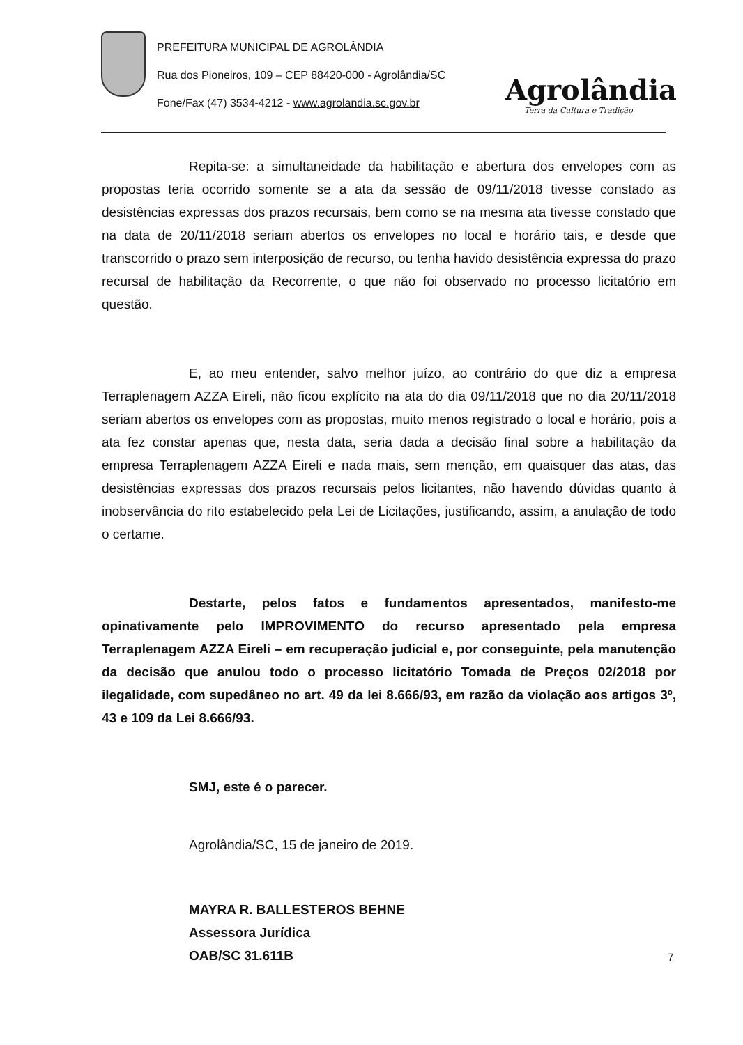PREFEITURA MUNICIPAL DE AGROLÂNDIA
Rua dos Pioneiros, 109 – CEP 88420-000 - Agrolândia/SC
Fone/Fax (47) 3534-4212 - www.agrolandia.sc.gov.br
Agrolândia
Terra da Cultura e Tradição
Repita-se: a simultaneidade da habilitação e abertura dos envelopes com as propostas teria ocorrido somente se a ata da sessão de 09/11/2018 tivesse constado as desistências expressas dos prazos recursais, bem como se na mesma ata tivesse constado que na data de 20/11/2018 seriam abertos os envelopes no local e horário tais, e desde que transcorrido o prazo sem interposição de recurso, ou tenha havido desistência expressa do prazo recursal de habilitação da Recorrente, o que não foi observado no processo licitatório em questão.
E, ao meu entender, salvo melhor juízo, ao contrário do que diz a empresa Terraplenagem AZZA Eireli, não ficou explícito na ata do dia 09/11/2018 que no dia 20/11/2018 seriam abertos os envelopes com as propostas, muito menos registrado o local e horário, pois a ata fez constar apenas que, nesta data, seria dada a decisão final sobre a habilitação da empresa Terraplenagem AZZA Eireli e nada mais, sem menção, em quaisquer das atas, das desistências expressas dos prazos recursais pelos licitantes, não havendo dúvidas quanto à inobservância do rito estabelecido pela Lei de Licitações, justificando, assim, a anulação de todo o certame.
Destarte, pelos fatos e fundamentos apresentados, manifesto-me opinativamente pelo IMPROVIMENTO do recurso apresentado pela empresa Terraplenagem AZZA Eireli – em recuperação judicial e, por conseguinte, pela manutenção da decisão que anulou todo o processo licitatório Tomada de Preços 02/2018 por ilegalidade, com supedâneo no art. 49 da lei 8.666/93, em razão da violação aos artigos 3º, 43 e 109 da Lei 8.666/93.
SMJ, este é o parecer.
Agrolândia/SC, 15 de janeiro de 2019.
MAYRA R. BALLESTEROS BEHNE
Assessora Jurídica
OAB/SC 31.611B
7